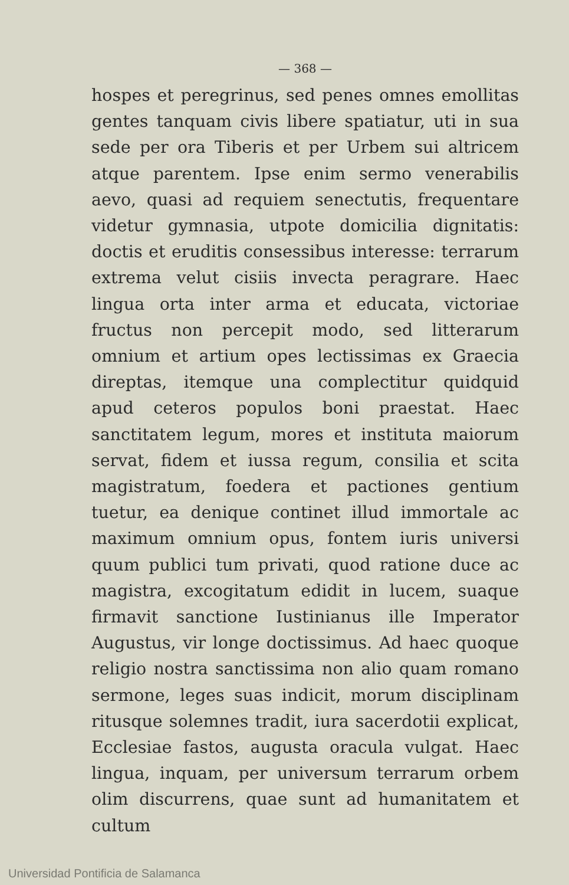— 368 —
hospes et peregrinus, sed penes omnes emollitas gentes tanquam civis libere spatiatur, uti in sua sede per ora Tiberis et per Urbem sui altricem atque parentem. Ipse enim sermo venerabilis aevo, quasi ad requiem senectutis, frequentare videtur gymnasia, utpote domicilia dignitatis: doctis et eruditis consessibus interesse: terrarum extrema velut cisiis invecta peragrare. Haec lingua orta inter arma et educata, victoriae fructus non percepit modo, sed litterarum omnium et artium opes lectissimas ex Graecia direptas, itemque una complectitur quidquid apud ceteros populos boni praestat. Haec sanctitatem legum, mores et instituta maiorum servat, fidem et iussa regum, consilia et scita magistratum, foedera et pactiones gentium tuetur, ea denique continet illud immortale ac maximum omnium opus, fontem iuris universi quum publici tum privati, quod ratione duce ac magistra, excogitatum edidit in lucem, suaque firmavit sanctione Iustinianus ille Imperator Augustus, vir longe doctissimus. Ad haec quoque religio nostra sanctissima non alio quam romano sermone, leges suas indicit, morum disciplinam ritusque solemnes tradit, iura sacerdotii explicat, Ecclesiae fastos, augusta oracula vulgat. Haec lingua, inquam, per universum terrarum orbem olim discurrens, quae sunt ad humanitatem et cultum
Universidad Pontificia de Salamanca